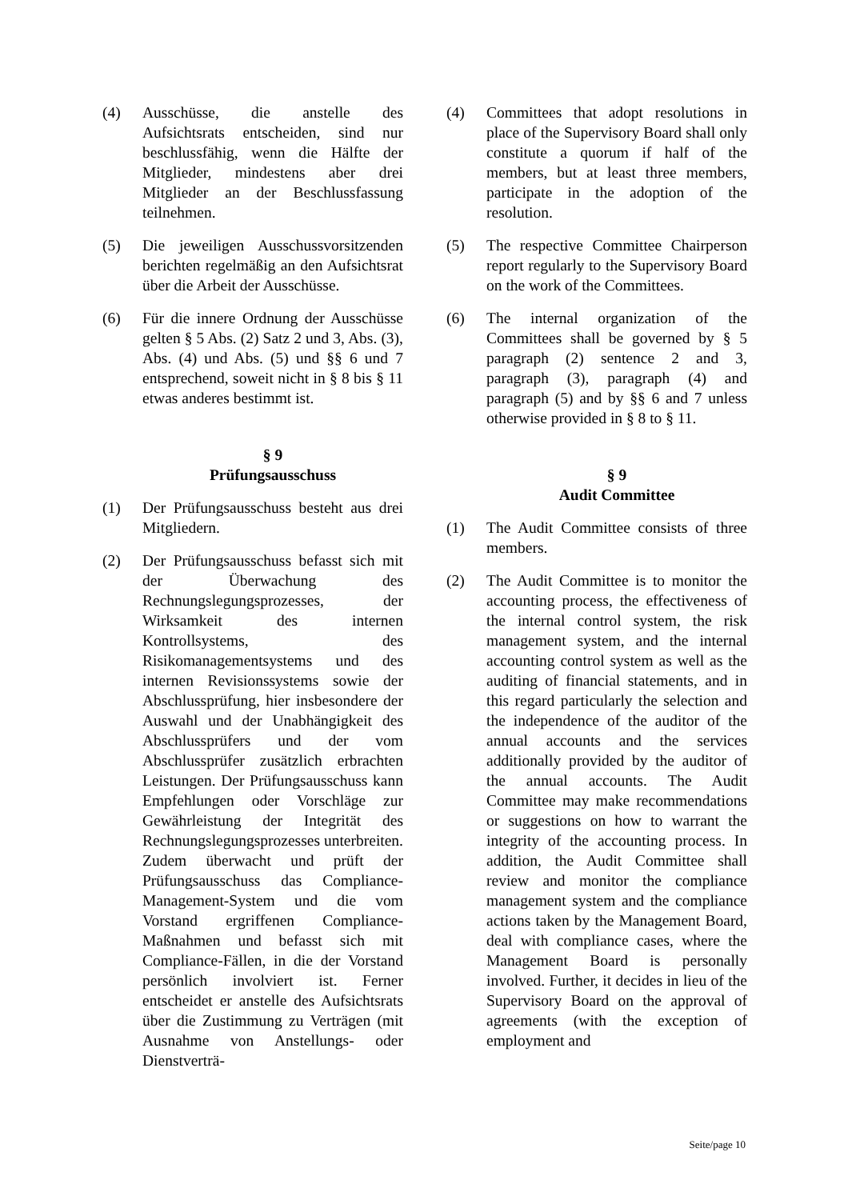(4) Ausschüsse, die anstelle des Aufsichtsrats entscheiden, sind nur beschlussfähig, wenn die Hälfte der Mitglieder, mindestens aber drei Mitglieder an der Beschlussfassung teilnehmen.
(5) Die jeweiligen Ausschussvorsitzenden berichten regelmäßig an den Aufsichtsrat über die Arbeit der Ausschüsse.
(6) Für die innere Ordnung der Ausschüsse gelten § 5 Abs. (2) Satz 2 und 3, Abs. (3), Abs. (4) und Abs. (5) und §§ 6 und 7 entsprechend, soweit nicht in § 8 bis § 11 etwas anderes bestimmt ist.
§ 9
Prüfungsausschuss
(1) Der Prüfungsausschuss besteht aus drei Mitgliedern.
(2) Der Prüfungsausschuss befasst sich mit der Überwachung des Rechnungslegungsprozesses, der Wirksamkeit des internen Kontrollsystems, des Risikomanagementsystems und des internen Revisionssystems sowie der Abschlussprüfung, hier insbesondere der Auswahl und der Unabhängigkeit des Abschlussprüfers und der vom Abschlussprüfer zusätzlich erbrachten Leistungen. Der Prüfungsausschuss kann Empfehlungen oder Vorschläge zur Gewährleistung der Integrität des Rechnungslegungsprozesses unterbreiten. Zudem überwacht und prüft der Prüfungsausschuss das Compliance-Management-System und die vom Vorstand ergriffenen Compliance-Maßnahmen und befasst sich mit Compliance-Fällen, in die der Vorstand persönlich involviert ist. Ferner entscheidet er anstelle des Aufsichtsrats über die Zustimmung zu Verträgen (mit Ausnahme von Anstellungs- oder Dienstverträ-
(4) Committees that adopt resolutions in place of the Supervisory Board shall only constitute a quorum if half of the members, but at least three members, participate in the adoption of the resolution.
(5) The respective Committee Chairperson report regularly to the Supervisory Board on the work of the Committees.
(6) The internal organization of the Committees shall be governed by § 5 paragraph (2) sentence 2 and 3, paragraph (3), paragraph (4) and paragraph (5) and by §§ 6 and 7 unless otherwise provided in § 8 to § 11.
§ 9
Audit Committee
(1) The Audit Committee consists of three members.
(2) The Audit Committee is to monitor the accounting process, the effectiveness of the internal control system, the risk management system, and the internal accounting control system as well as the auditing of financial statements, and in this regard particularly the selection and the independence of the auditor of the annual accounts and the services additionally provided by the auditor of the annual accounts. The Audit Committee may make recommendations or suggestions on how to warrant the integrity of the accounting process. In addition, the Audit Committee shall review and monitor the compliance management system and the compliance actions taken by the Management Board, deal with compliance cases, where the Management Board is personally involved. Further, it decides in lieu of the Supervisory Board on the approval of agreements (with the exception of employment and
Seite/page 10